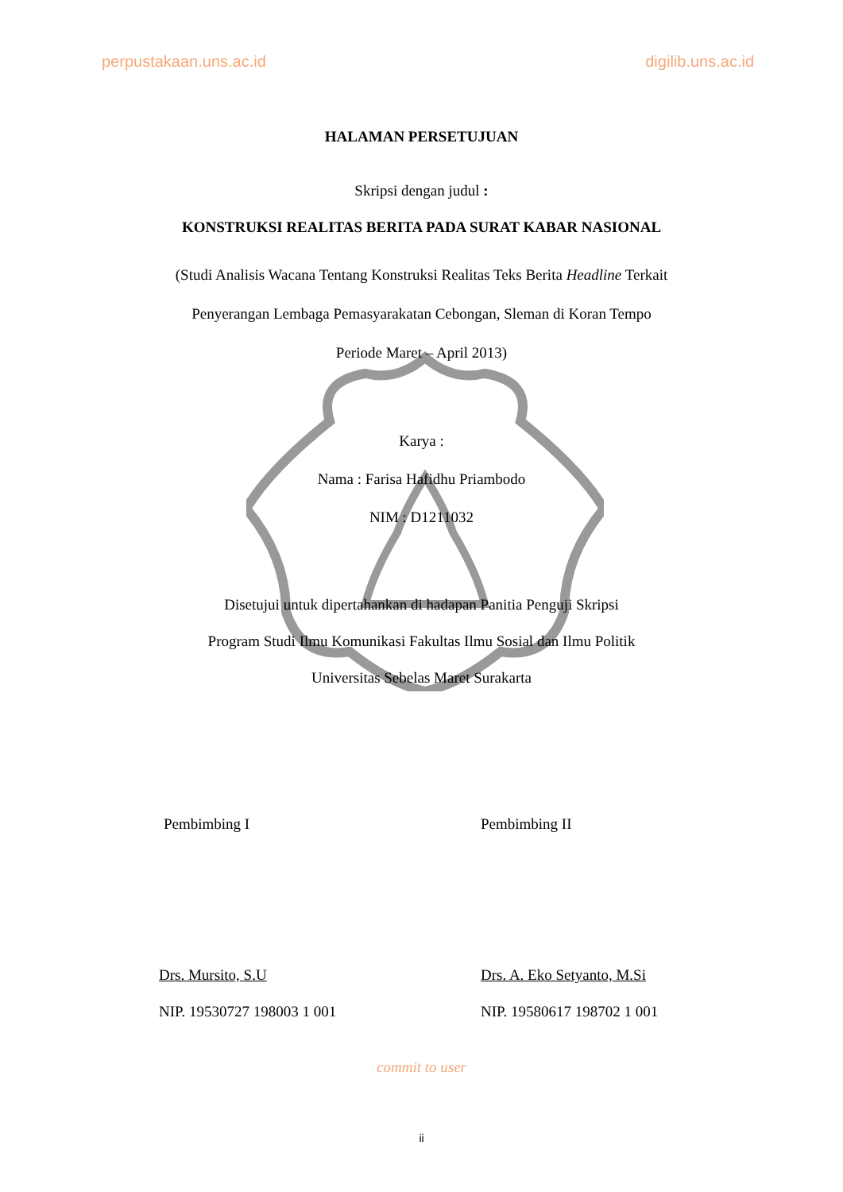perpustakaan.uns.ac.id digilib.uns.ac.id
HALAMAN PERSETUJUAN
Skripsi dengan judul :
KONSTRUKSI REALITAS BERITA PADA SURAT KABAR NASIONAL
(Studi Analisis Wacana Tentang Konstruksi Realitas Teks Berita Headline Terkait
Penyerangan Lembaga Pemasyarakatan Cebongan, Sleman di Koran Tempo
Periode Maret – April 2013)
Karya :
Nama : Farisa Hafidhu Priambodo
NIM : D1211032
Disetujui untuk dipertahankan di hadapan Panitia Penguji Skripsi
Program Studi Ilmu Komunikasi Fakultas Ilmu Sosial dan Ilmu Politik
Universitas Sebelas Maret Surakarta
Pembimbing I Pembimbing II
Drs. Mursito, S.U Drs. A. Eko Setyanto, M.Si
NIP. 19530727 198003 1 001 NIP. 19580617 198702 1 001
commit to user
ii